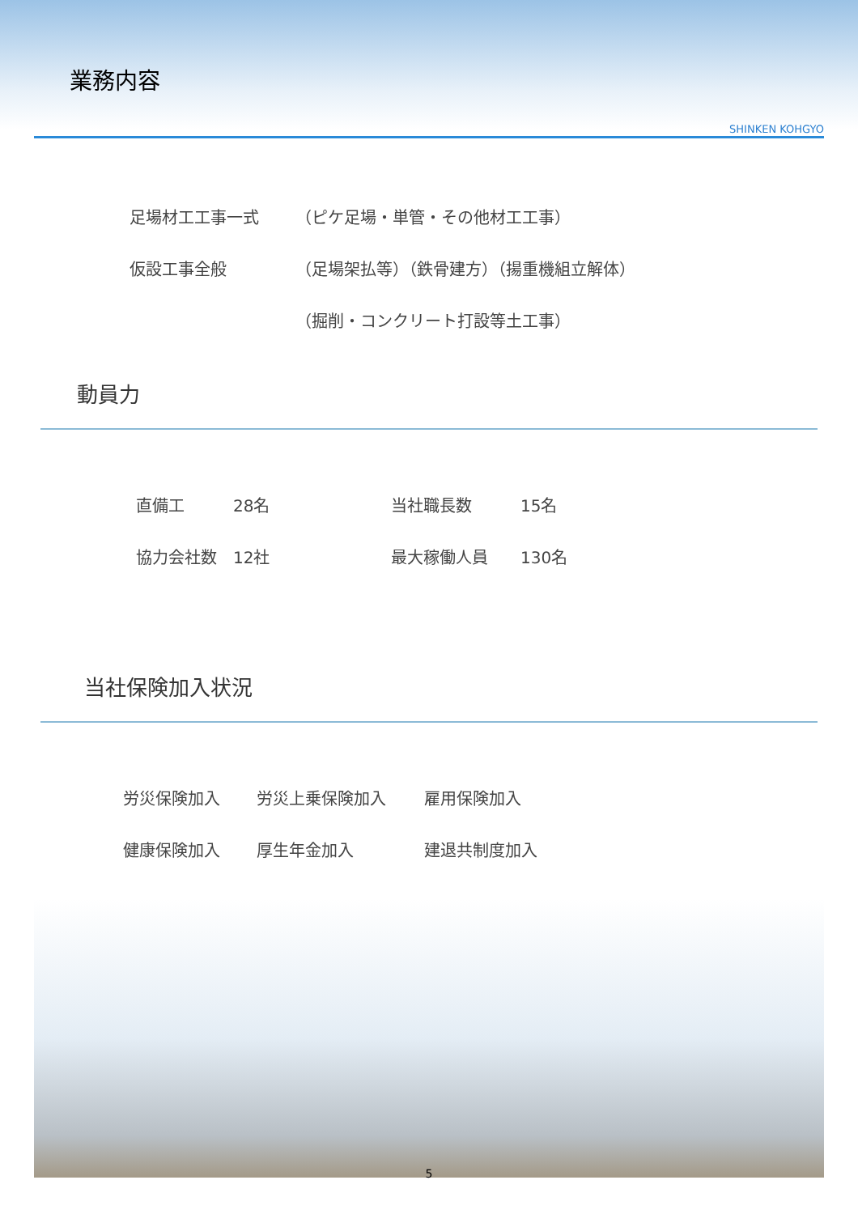業務内容
SHINKEN KOHGYO
足場材工工事一式 （ピケ足場・単管・その他材工工事）
仮設工事全般 （足場架払等）（鉄骨建方）（揚重機組立解体）
（掘削・コンクリート打設等土工事）
動員力
直備工 28名 当社職長数 15名
協力会社数 12社 最大稼働人員 130名
当社保険加入状況
労災保険加入 労災上乗保険加入 雇用保険加入
健康保険加入 厚生年金加入 建退共制度加入
5